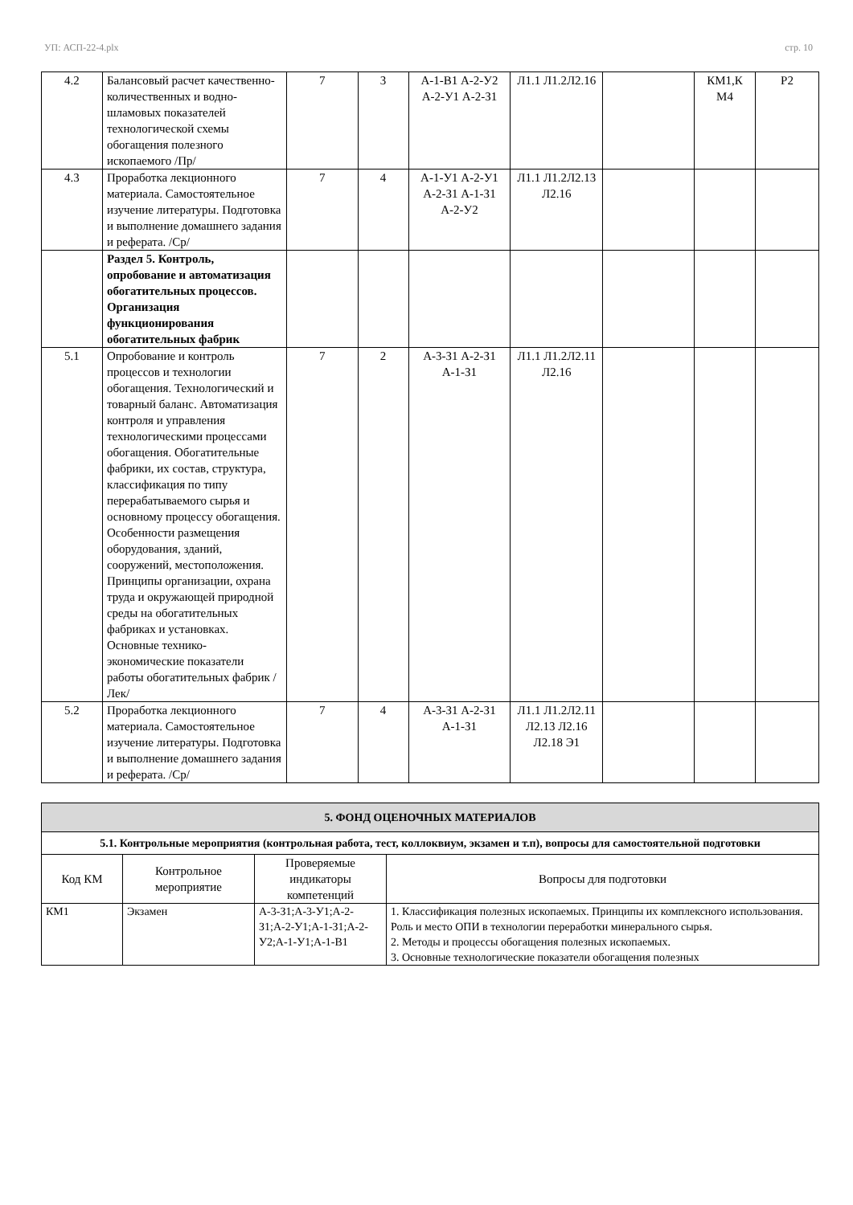УП: АСП-22-4.plx стр. 10
| 4.2 | Балансовый расчет качественно-количественных и водно-шламовых показателей технологической схемы обогащения полезного ископаемого /Пр/ | 7 | 3 | А-1-В1 А-2-У2 А-2-У1 А-2-З1 | Л1.1 Л1.2Л2.16 | | КМ1,К М4 | Р2 |
| 4.3 | Проработка лекционного материала. Самостоятельное изучение литературы. Подготовка и выполнение домашнего задания и реферата. /Ср/ | 7 | 4 | А-1-У1 А-2-У1 А-2-З1 А-1-З1 А-2-У2 | Л1.1 Л1.2Л2.13 Л2.16 | | | |
| | Раздел 5. Контроль, опробование и автоматизация обогатительных процессов. Организация функционирования обогатительных фабрик | | | | | | | |
| 5.1 | Опробование и контроль процессов и технологии обогащения. Технологический и товарный баланс. Автоматизация контроля и управления технологическими процессами обогащения. Обогатительные фабрики, их состав, структура, классификация по типу перерабатываемого сырья и основному процессу обогащения. Особенности размещения оборудования, зданий, сооружений, местоположения. Принципы организации, охрана труда и окружающей природной среды на обогатительных фабриках и установках. Основные технико-экономические показатели работы обогатительных фабрик /Лек/ | 7 | 2 | А-3-З1 А-2-З1 А-1-З1 | Л1.1 Л1.2Л2.11 Л2.16 | | | |
| 5.2 | Проработка лекционного материала. Самостоятельное изучение литературы. Подготовка и выполнение домашнего задания и реферата. /Ср/ | 7 | 4 | А-3-З1 А-2-З1 А-1-З1 | Л1.1 Л1.2Л2.11 Л2.13 Л2.16 Л2.18 Э1 | | | |
| 5. ФОНД ОЦЕНОЧНЫХ МАТЕРИАЛОВ | | | |
| 5.1. Контрольные мероприятия (контрольная работа, тест, коллоквиум, экзамен и т.п), вопросы для самостоятельной подготовки | | | |
| Код КМ | Контрольное мероприятие | Проверяемые индикаторы компетенций | Вопросы для подготовки |
| КМ1 | Экзамен | А-3-З1;А-3-У1;А-2-З1;А-2-У1;А-1-З1;А-2-У2;А-1-У1;А-1-В1 | 1. Классификация полезных ископаемых. Принципы их комплексного использования. Роль и место ОПИ в технологии переработки минерального сырья. 2. Методы и процессы обогащения полезных ископаемых. 3. Основные технологические показатели обогащения полезных |